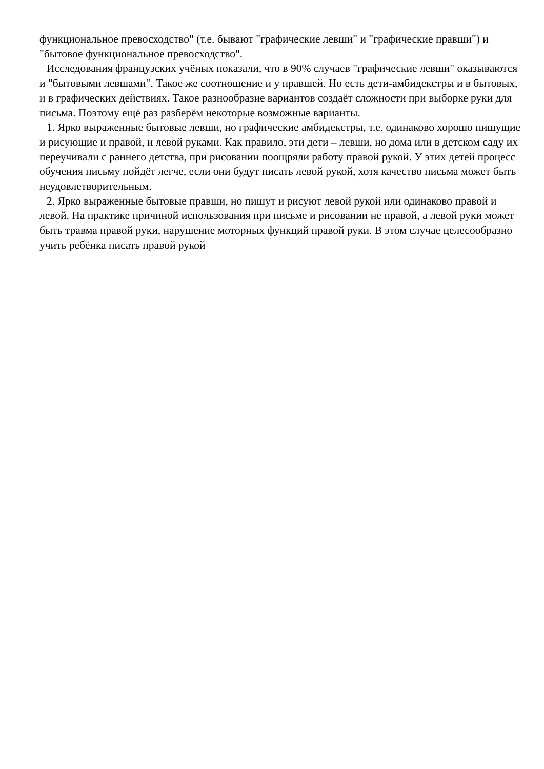функциональное превосходство" (т.е. бывают "графические левши" и "графические правши") и "бытовое функциональное превосходство".
Исследования французских учёных показали, что в 90% случаев "графические левши" оказываются и "бытовыми левшами". Такое же соотношение и у правшей. Но есть дети-амбидекстры и в бытовых, и в графических действиях. Такое разнообразие вариантов создаёт сложности при выборке руки для письма. Поэтому ещё раз разберём некоторые возможные варианты.
1. Ярко выраженные бытовые левши, но графические амбидекстры, т.е. одинаково хорошо пишущие и рисующие и правой, и левой руками. Как правило, эти дети – левши, но дома или в детском саду их переучивали с раннего детства, при рисовании поощряли работу правой рукой. У этих детей процесс обучения письму пойдёт легче, если они будут писать левой рукой, хотя качество письма может быть неудовлетворительным.
2. Ярко выраженные бытовые правши, но пишут и рисуют левой рукой или одинаково правой и левой. На практике причиной использования при письме и рисовании не правой, а левой руки может быть травма правой руки, нарушение моторных функций правой руки. В этом случае целесообразно учить ребёнка писать правой рукой